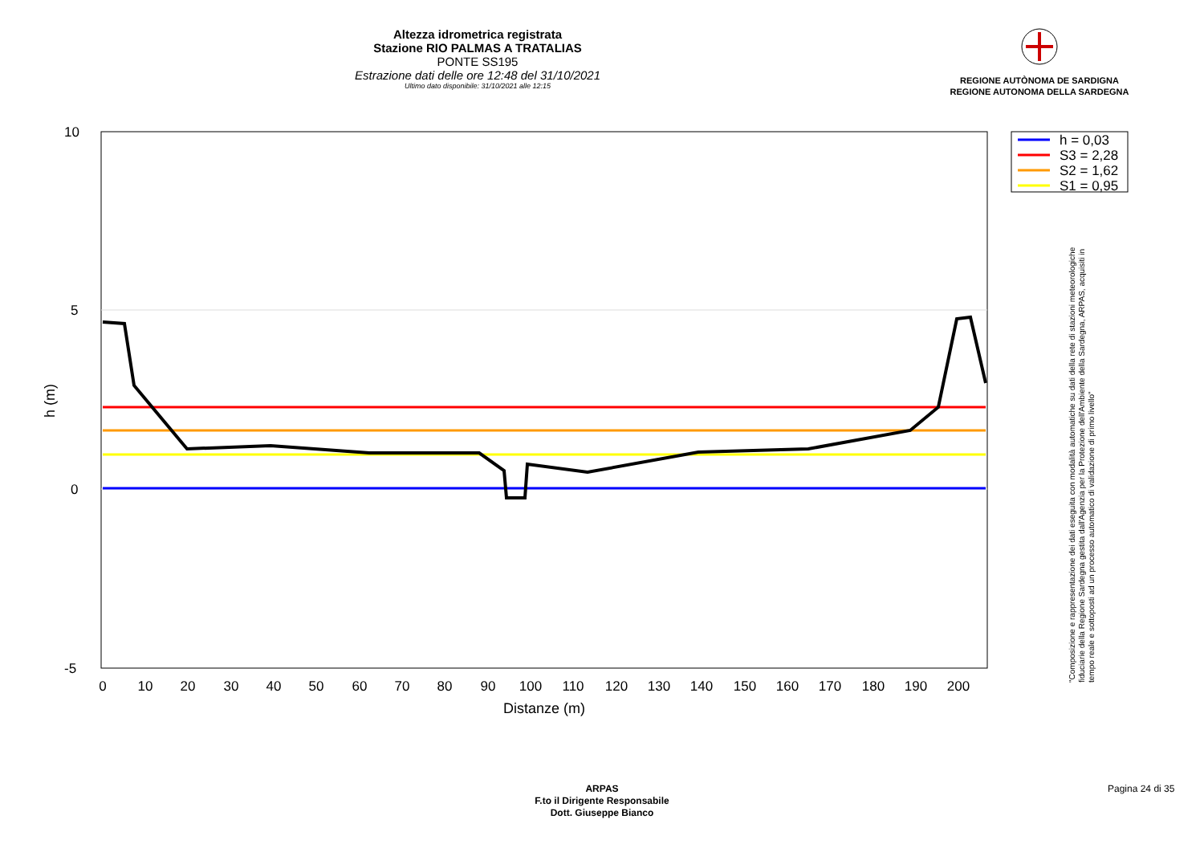Altezza idrometrica registrata
Stazione RIO PALMAS A TRATALIAS
PONTE SS195
Estrazione dati delle ore 12:48 del 31/10/2021
Ultimo dato disponibile: 31/10/2021 alle 12:15
REGIONE AUTÒNOMA DE SARDIGNA
REGIONE AUTONOMA DELLA SARDEGNA
10
5
0
-5
h (m)
0
10
20
30
40
50
60
70
80
90
100
110
120
130
140
150
160
170
180
190
200
Distanze (m)
h = 0,03
S3 = 2,28
S2 = 1,62
S1 = 0,95
"Composizione e rappresentazione dei dati eseguita con modalità automatiche su dati della rete di stazioni meteorologiche fiduciarie della Regione Sardegna gestita dall'Agenzia per la Protezione dell'Ambiente della Sardegna, ARPAS, acquisiti in tempo reale e sottoposti ad un processo automatico di validazione di primo livello"
ARPAS
F.to il Dirigente Responsabile
Dott. Giuseppe Bianco
Pagina 24 di 35